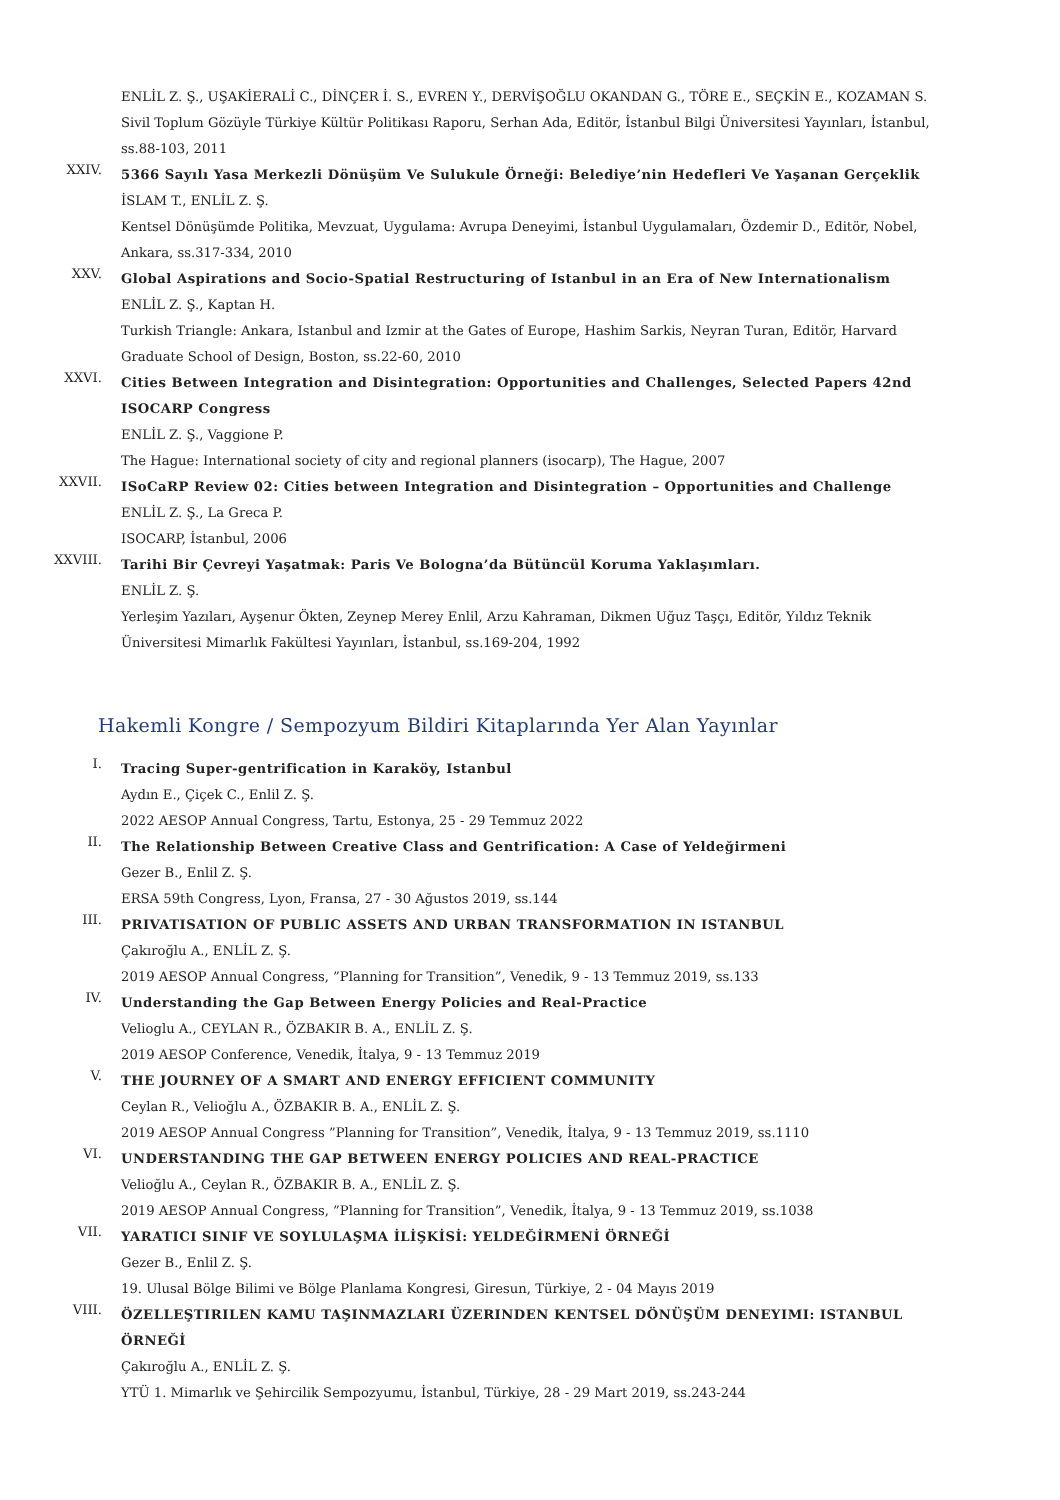ENLİL Z. Ş., UŞAKİERALİ C., DİNÇER İ. S., EVREN Y., DERVİŞOĞLU OKANDAN G., TÖRE E., SEÇKİN E., KOZAMAN S.
Sivil Toplum Gözüyle Türkiye Kültür Politikası Raporu, Serhan Ada, Editör, İstanbul Bilgi Üniversitesi Yayınları, İstanbul, ss.88-103, 2011
XXIV.
5366 Sayılı Yasa Merkezli Dönüşüm Ve Sulukule Örneği: Belediye’nin Hedefleri Ve Yaşanan Gerçeklik
İSLAM T., ENLİL Z. Ş.
Kentsel Dönüşümde Politika, Mevzuat, Uygulama: Avrupa Deneyimi, İstanbul Uygulamaları, Özdemir D., Editör, Nobel, Ankara, ss.317-334, 2010
XXV.
Global Aspirations and Socio-Spatial Restructuring of Istanbul in an Era of New Internationalism
ENLİL Z. Ş., Kaptan H.
Turkish Triangle: Ankara, Istanbul and Izmir at the Gates of Europe, Hashim Sarkis, Neyran Turan, Editör, Harvard Graduate School of Design, Boston, ss.22-60, 2010
XXVI.
Cities Between Integration and Disintegration: Opportunities and Challenges, Selected Papers 42nd ISOCARP Congress
ENLİL Z. Ş., Vaggione P.
The Hague: International society of city and regional planners (isocarp), The Hague, 2007
XXVII.
ISoCaRP Review 02: Cities between Integration and Disintegration – Opportunities and Challenge
ENLİL Z. Ş., La Greca P.
ISOCARP, İstanbul, 2006
XXVIII.
Tarihi Bir Çevreyi Yaşatmak: Paris Ve Bologna’da Bütüncül Koruma Yaklaşımları.
ENLİL Z. Ş.
Yerleşim Yazıları, Ayşenur Ökten, Zeynep Merey Enlil, Arzu Kahraman, Dikmen Uğuz Taşçı, Editör, Yıldız Teknik Üniversitesi Mimarlık Fakültesi Yayınları, İstanbul, ss.169-204, 1992
Hakemli Kongre / Sempozyum Bildiri Kitaplarında Yer Alan Yayınlar
I.
Tracing Super-gentrification in Karaköy, Istanbul
Aydın E., Çiçek C., Enlil Z. Ş.
2022 AESOP Annual Congress, Tartu, Estonya, 25 - 29 Temmuz 2022
II.
The Relationship Between Creative Class and Gentrification: A Case of Yeldeğirmeni
Gezer B., Enlil Z. Ş.
ERSA 59th Congress, Lyon, Fransa, 27 - 30 Ağustos 2019, ss.144
III.
PRIVATISATION OF PUBLIC ASSETS AND URBAN TRANSFORMATION IN ISTANBUL
Çakıroğlu A., ENLİL Z. Ş.
2019 AESOP Annual Congress, ”Planning for Transition”, Venedik, 9 - 13 Temmuz 2019, ss.133
IV.
Understanding the Gap Between Energy Policies and Real-Practice
Velioglu A., CEYLAN R., ÖZBAKIR B. A., ENLİL Z. Ş.
2019 AESOP Conference, Venedik, İtalya, 9 - 13 Temmuz 2019
V.
THE JOURNEY OF A SMART AND ENERGY EFFICIENT COMMUNITY
Ceylan R., Velioğlu A., ÖZBAKIR B. A., ENLİL Z. Ş.
2019 AESOP Annual Congress ”Planning for Transition”, Venedik, İtalya, 9 - 13 Temmuz 2019, ss.1110
VI.
UNDERSTANDING THE GAP BETWEEN ENERGY POLICIES AND REAL-PRACTICE
Velioğlu A., Ceylan R., ÖZBAKIR B. A., ENLİL Z. Ş.
2019 AESOP Annual Congress, ”Planning for Transition”, Venedik, İtalya, 9 - 13 Temmuz 2019, ss.1038
VII.
YARATICI SINIF VE SOYLULAŞMA İLİŞKİSİ: YELDEĞİRMENİ ÖRNEĞİ
Gezer B., Enlil Z. Ş.
19. Ulusal Bölge Bilimi ve Bölge Planlama Kongresi, Giresun, Türkiye, 2 - 04 Mayıs 2019
VIII.
ÖZELLEŞTIRILEN KAMU TAŞINMAZLARI ÜZERINDEN KENTSEL DÖNÜŞÜM DENEYIMI: ISTANBUL ÖRNEĞİ
Çakıroğlu A., ENLİL Z. Ş.
YTÜ 1. Mimarlık ve Şehircilik Sempozyumu, İstanbul, Türkiye, 28 - 29 Mart 2019, ss.243-244